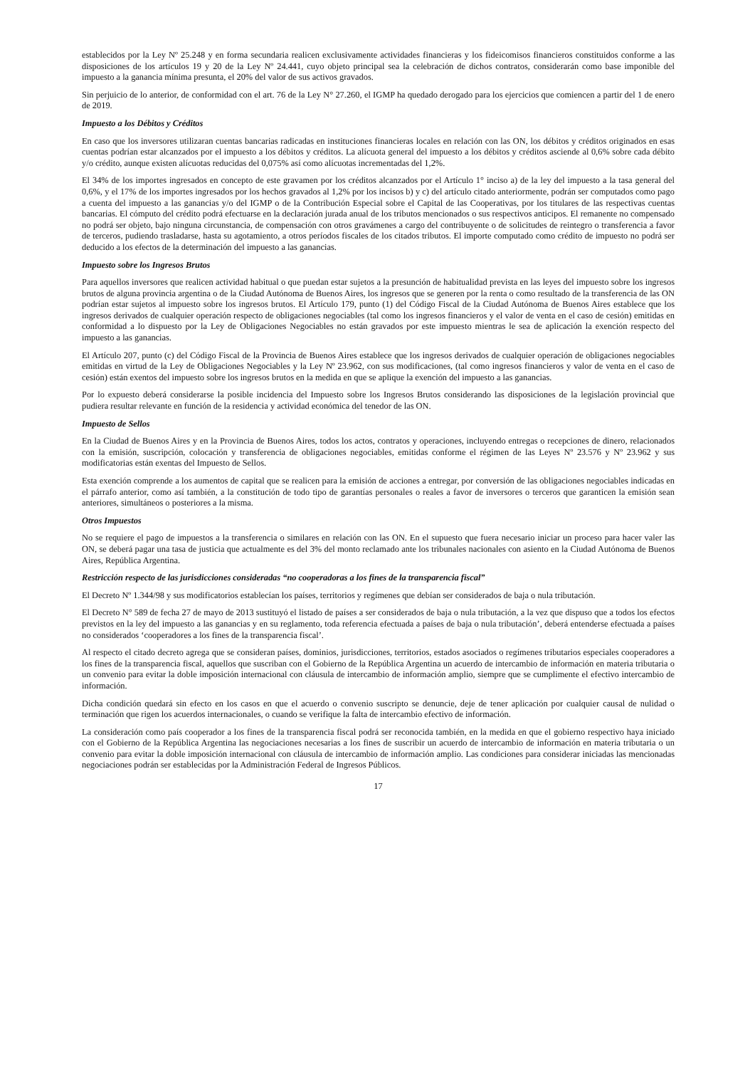establecidos por la Ley Nº 25.248 y en forma secundaria realicen exclusivamente actividades financieras y los fideicomisos financieros constituidos conforme a las disposiciones de los artículos 19 y 20 de la Ley Nº 24.441, cuyo objeto principal sea la celebración de dichos contratos, considerarán como base imponible del impuesto a la ganancia mínima presunta, el 20% del valor de sus activos gravados.
Sin perjuicio de lo anterior, de conformidad con el art. 76 de la Ley N° 27.260, el IGMP ha quedado derogado para los ejercicios que comiencen a partir del 1 de enero de 2019.
Impuesto a los Débitos y Créditos
En caso que los inversores utilizaran cuentas bancarias radicadas en instituciones financieras locales en relación con las ON, los débitos y créditos originados en esas cuentas podrían estar alcanzados por el impuesto a los débitos y créditos. La alícuota general del impuesto a los débitos y créditos asciende al 0,6% sobre cada débito y/o crédito, aunque existen alícuotas reducidas del 0,075% así como alícuotas incrementadas del 1,2%.
El 34% de los importes ingresados en concepto de este gravamen por los créditos alcanzados por el Artículo 1° inciso a) de la ley del impuesto a la tasa general del 0,6%, y el 17% de los importes ingresados por los hechos gravados al 1,2% por los incisos b) y c) del artículo citado anteriormente, podrán ser computados como pago a cuenta del impuesto a las ganancias y/o del IGMP o de la Contribución Especial sobre el Capital de las Cooperativas, por los titulares de las respectivas cuentas bancarias. El cómputo del crédito podrá efectuarse en la declaración jurada anual de los tributos mencionados o sus respectivos anticipos. El remanente no compensado no podrá ser objeto, bajo ninguna circunstancia, de compensación con otros gravámenes a cargo del contribuyente o de solicitudes de reintegro o transferencia a favor de terceros, pudiendo trasladarse, hasta su agotamiento, a otros períodos fiscales de los citados tributos. El importe computado como crédito de impuesto no podrá ser deducido a los efectos de la determinación del impuesto a las ganancias.
Impuesto sobre los Ingresos Brutos
Para aquellos inversores que realicen actividad habitual o que puedan estar sujetos a la presunción de habitualidad prevista en las leyes del impuesto sobre los ingresos brutos de alguna provincia argentina o de la Ciudad Autónoma de Buenos Aires, los ingresos que se generen por la renta o como resultado de la transferencia de las ON podrían estar sujetos al impuesto sobre los ingresos brutos. El Artículo 179, punto (1) del Código Fiscal de la Ciudad Autónoma de Buenos Aires establece que los ingresos derivados de cualquier operación respecto de obligaciones negociables (tal como los ingresos financieros y el valor de venta en el caso de cesión) emitidas en conformidad a lo dispuesto por la Ley de Obligaciones Negociables no están gravados por este impuesto mientras le sea de aplicación la exención respecto del impuesto a las ganancias.
El Artículo 207, punto (c) del Código Fiscal de la Provincia de Buenos Aires establece que los ingresos derivados de cualquier operación de obligaciones negociables emitidas en virtud de la Ley de Obligaciones Negociables y la Ley Nº 23.962, con sus modificaciones, (tal como ingresos financieros y valor de venta en el caso de cesión) están exentos del impuesto sobre los ingresos brutos en la medida en que se aplique la exención del impuesto a las ganancias.
Por lo expuesto deberá considerarse la posible incidencia del Impuesto sobre los Ingresos Brutos considerando las disposiciones de la legislación provincial que pudiera resultar relevante en función de la residencia y actividad económica del tenedor de las ON.
Impuesto de Sellos
En la Ciudad de Buenos Aires y en la Provincia de Buenos Aires, todos los actos, contratos y operaciones, incluyendo entregas o recepciones de dinero, relacionados con la emisión, suscripción, colocación y transferencia de obligaciones negociables, emitidas conforme el régimen de las Leyes Nº 23.576 y Nº 23.962 y sus modificatorias están exentas del Impuesto de Sellos.
Esta exención comprende a los aumentos de capital que se realicen para la emisión de acciones a entregar, por conversión de las obligaciones negociables indicadas en el párrafo anterior, como así también, a la constitución de todo tipo de garantías personales o reales a favor de inversores o terceros que garanticen la emisión sean anteriores, simultáneos o posteriores a la misma.
Otros Impuestos
No se requiere el pago de impuestos a la transferencia o similares en relación con las ON. En el supuesto que fuera necesario iniciar un proceso para hacer valer las ON, se deberá pagar una tasa de justicia que actualmente es del 3% del monto reclamado ante los tribunales nacionales con asiento en la Ciudad Autónoma de Buenos Aires, República Argentina.
Restricción respecto de las jurisdicciones consideradas “no cooperadoras a los fines de la transparencia fiscal”
El Decreto Nº 1.344/98 y sus modificatorios establecían los países, territorios y regímenes que debían ser considerados de baja o nula tributación.
El Decreto N° 589 de fecha 27 de mayo de 2013 sustituyó el listado de países a ser considerados de baja o nula tributación, a la vez que dispuso que a todos los efectos previstos en la ley del impuesto a las ganancias y en su reglamento, toda referencia efectuada a países de baja o nula tributación’, deberá entenderse efectuada a países no considerados ‘cooperadores a los fines de la transparencia fiscal’.
Al respecto el citado decreto agrega que se consideran países, dominios, jurisdicciones, territorios, estados asociados o regímenes tributarios especiales cooperadores a los fines de la transparencia fiscal, aquellos que suscriban con el Gobierno de la República Argentina un acuerdo de intercambio de información en materia tributaria o un convenio para evitar la doble imposición internacional con cláusula de intercambio de información amplio, siempre que se cumplimente el efectivo intercambio de información.
Dicha condición quedará sin efecto en los casos en que el acuerdo o convenio suscripto se denuncie, deje de tener aplicación por cualquier causal de nulidad o terminación que rigen los acuerdos internacionales, o cuando se verifique la falta de intercambio efectivo de información.
La consideración como país cooperador a los fines de la transparencia fiscal podrá ser reconocida también, en la medida en que el gobierno respectivo haya iniciado con el Gobierno de la República Argentina las negociaciones necesarias a los fines de suscribir un acuerdo de intercambio de información en materia tributaria o un convenio para evitar la doble imposición internacional con cláusula de intercambio de información amplio. Las condiciones para considerar iniciadas las mencionadas negociaciones podrán ser establecidas por la Administración Federal de Ingresos Públicos.
17